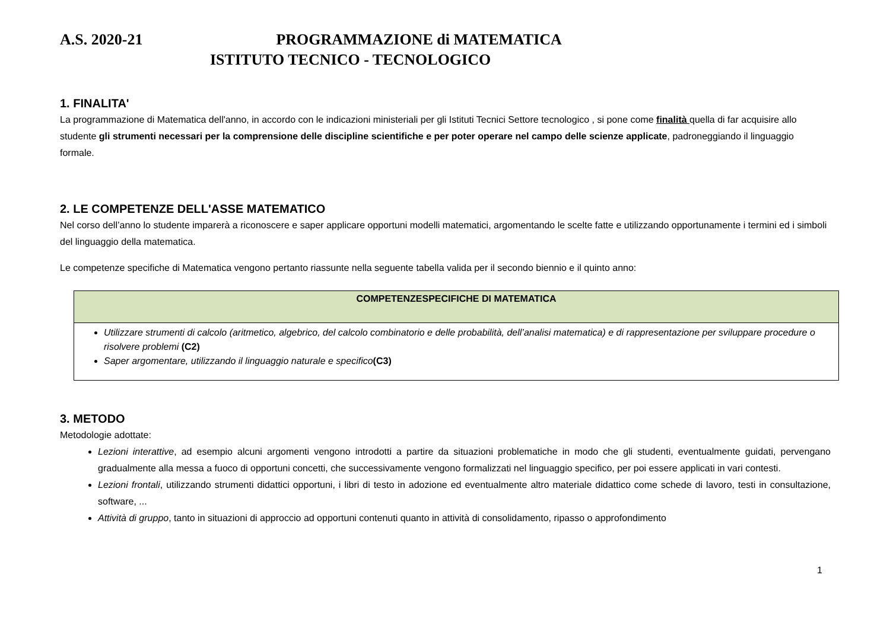A.S. 2020-21 PROGRAMMAZIONE di MATEMATICA
ISTITUTO TECNICO - TECNOLOGICO
1. FINALITA'
La programmazione di Matematica dell'anno, in accordo con le indicazioni ministeriali per gli Istituti Tecnici Settore tecnologico , si pone come finalità quella di far acquisire allo studente gli strumenti necessari per la comprensione delle discipline scientifiche e per poter operare nel campo delle scienze applicate, padroneggiando il linguaggio formale.
2. LE COMPETENZE DELL'ASSE MATEMATICO
Nel corso dell’anno lo studente imparerà a riconoscere e saper applicare opportuni modelli matematici, argomentando le scelte fatte e utilizzando opportunamente i termini ed i simboli del linguaggio della matematica.
Le competenze specifiche di Matematica vengono pertanto riassunte nella seguente tabella valida per il secondo biennio e il quinto anno:
| COMPETENZESPECIFICHE DI MATEMATICA |
| --- |
| Utilizzare strumenti di calcolo (aritmetico, algebrico, del calcolo combinatorio e delle probabilità, dell’analisi matematica) e di rappresentazione per sviluppare procedure o risolvere problemi (C2) Saper argomentare, utilizzando il linguaggio naturale e specifico (C3) |
3. METODO
Metodologie adottate:
Lezioni interattive, ad esempio alcuni argomenti vengono introdotti a partire da situazioni problematiche in modo che gli studenti, eventualmente guidati, pervengano gradualmente alla messa a fuoco di opportuni concetti, che successivamente vengono formalizzati nel linguaggio specifico, per poi essere applicati in vari contesti.
Lezioni frontali, utilizzando strumenti didattici opportuni, i libri di testo in adozione ed eventualmente altro materiale didattico come schede di lavoro, testi in consultazione, software, ...
Attività di gruppo, tanto in situazioni di approccio ad opportuni contenuti quanto in attività di consolidamento, ripasso o approfondimento
1